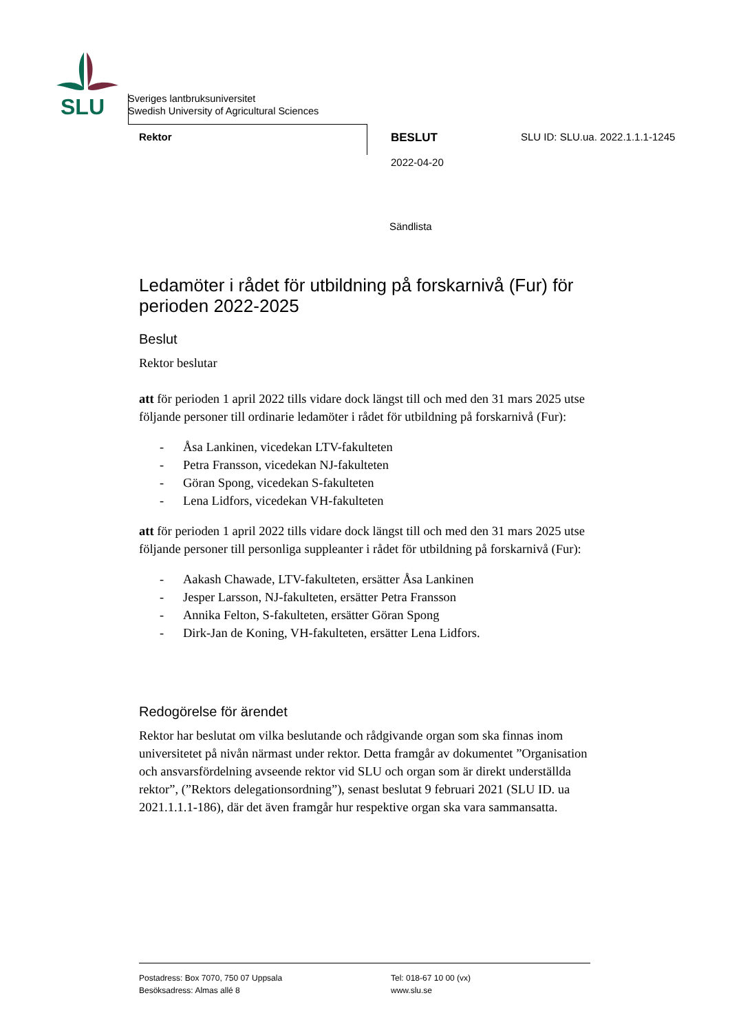SLU
Sveriges lantbruksuniversitet
Swedish University of Agricultural Sciences
Rektor BESLUT
2022-04-20
SLU ID: SLU.ua. 2022.1.1.1-1245
Sändlista
Ledamöter i rådet för utbildning på forskarnivå (Fur) för perioden 2022-2025
Beslut
Rektor beslutar
att för perioden 1 april 2022 tills vidare dock längst till och med den 31 mars 2025 utse följande personer till ordinarie ledamöter i rådet för utbildning på forskarnivå (Fur):
- Åsa Lankinen, vicedekan LTV-fakulteten
- Petra Fransson, vicedekan NJ-fakulteten
- Göran Spong, vicedekan S-fakulteten
- Lena Lidfors, vicedekan VH-fakulteten
att för perioden 1 april 2022 tills vidare dock längst till och med den 31 mars 2025 utse följande personer till personliga suppleanter i rådet för utbildning på forskarnivå (Fur):
- Aakash Chawade, LTV-fakulteten, ersätter Åsa Lankinen
- Jesper Larsson, NJ-fakulteten, ersätter Petra Fransson
- Annika Felton, S-fakulteten, ersätter Göran Spong
- Dirk-Jan de Koning, VH-fakulteten, ersätter Lena Lidfors.
Redogörelse för ärendet
Rektor har beslutat om vilka beslutande och rådgivande organ som ska finnas inom universitetet på nivån närmast under rektor. Detta framgår av dokumentet ”Organisation och ansvarsfördelning avseende rektor vid SLU och organ som är direkt underställda rektor”, (”Rektors delegationsordning”), senast beslutat 9 februari 2021 (SLU ID. ua 2021.1.1.1-186), där det även framgår hur respektive organ ska vara sammansatta.
Postadress: Box 7070, 750 07 Uppsala
Besöksadress: Almas allé 8
Tel: 018-67 10 00 (vx)
www.slu.se